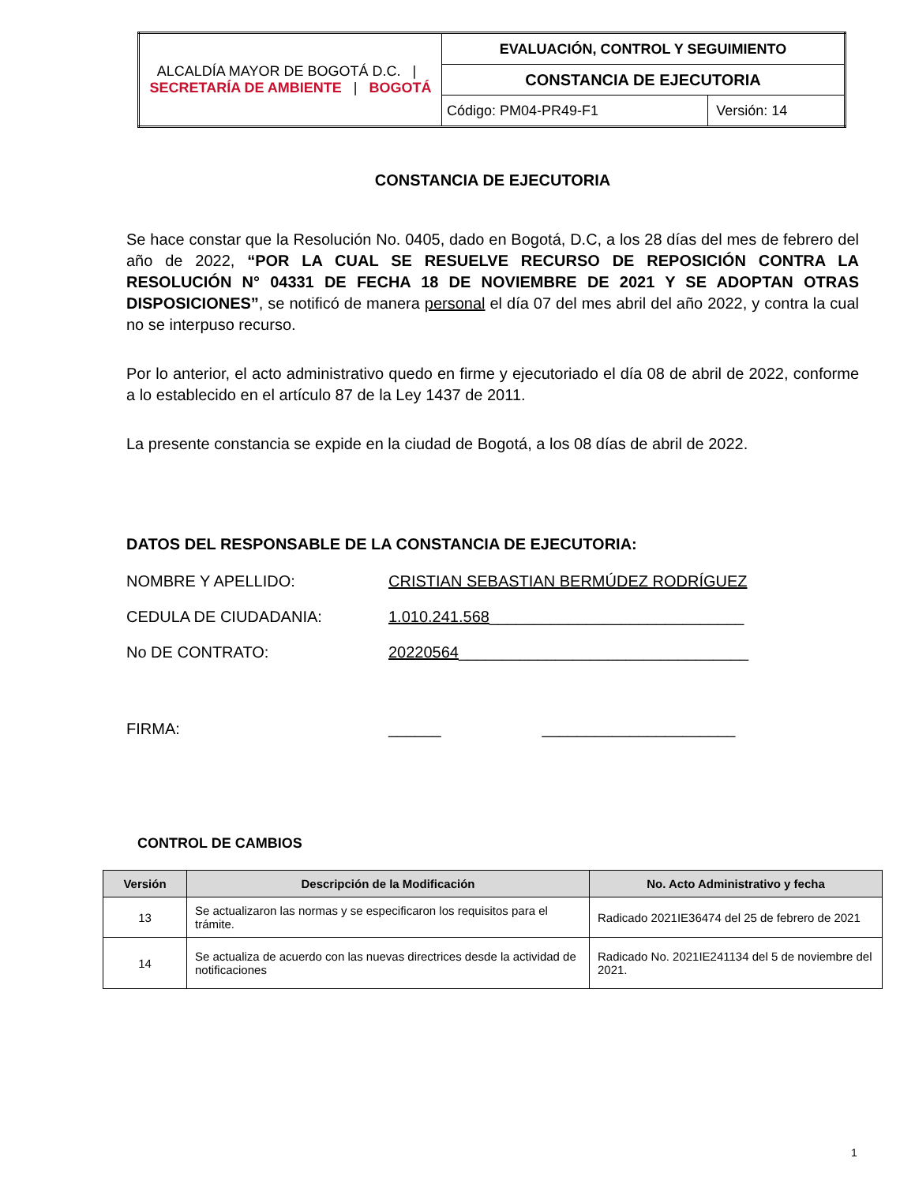| ALCALDÍA MAYOR DE BOGOTÁ D.C. / SECRETARÍA DE AMBIENTE / BOGOTÁ | EVALUACIÓN, CONTROL Y SEGUIMIENTO | |
| | CONSTANCIA DE EJECUTORIA | |
| | Código: PM04-PR49-F1 | Versión: 14 |
CONSTANCIA DE EJECUTORIA
Se hace constar que la Resolución No. 0405, dado en Bogotá, D.C, a los 28 días del mes de febrero del año de 2022, “POR LA CUAL SE RESUELVE RECURSO DE REPOSICIÓN CONTRA LA RESOLUCIÓN N° 04331 DE FECHA 18 DE NOVIEMBRE DE 2021 Y SE ADOPTAN OTRAS DISPOSICIONES”, se notificó de manera personal el día 07 del mes abril del año 2022, y contra la cual no se interpuso recurso.
Por lo anterior, el acto administrativo quedo en firme y ejecutoriado el día 08 de abril de 2022, conforme a lo establecido en el artículo 87 de la Ley 1437 de 2011.
La presente constancia se expide en la ciudad de Bogotá, a los 08 días de abril de 2022.
DATOS DEL RESPONSABLE DE LA CONSTANCIA DE EJECUTORIA:
NOMBRE Y APELLIDO: CRISTIAN SEBASTIAN BERMÚDEZ RODRÍGUEZ
CEDULA DE CIUDADANIA: 1.010.241.568 _____________________________
No DE CONTRATO: 20220564 _________________________________
FIRMA: ______ ______________________
CONTROL DE CAMBIOS
| Versión | Descripción de la Modificación | No. Acto Administrativo y fecha |
| --- | --- | --- |
| 13 | Se actualizaron las normas y se especificaron los requisitos para el trámite. | Radicado 2021IE36474 del 25 de febrero de 2021 |
| 14 | Se actualiza de acuerdo con las nuevas directrices desde la actividad de notificaciones | Radicado No. 2021IE241134 del 5 de noviembre del 2021. |
1